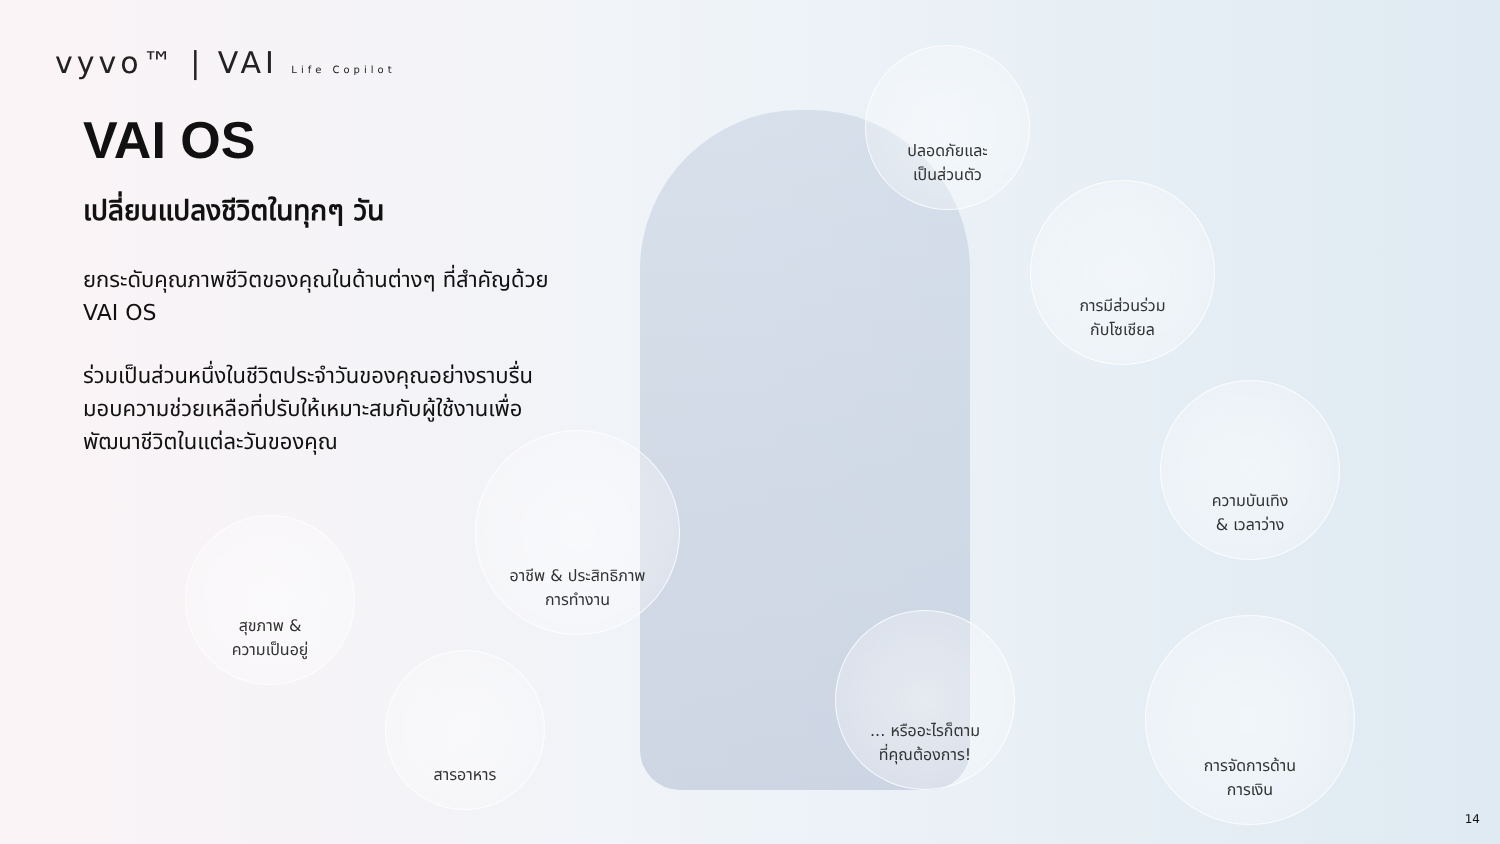vyvo™ | VAI Life Copilot
VAI OS
เปลี่ยนแปลงชีวิตในทุกๆ วัน
ยกระดับคุณภาพชีวิตของคุณในด้านต่างๆ ที่สำคัญด้วย VAI OS
ร่วมเป็นส่วนหนึ่งในชีวิตประจำวันของคุณอย่างราบรื่น มอบความช่วยเหลือที่ปรับให้เหมาะสมกับผู้ใช้งานเพื่อพัฒนาชีวิตในแต่ละวันของคุณ
ปลอดภัยและ
เป็นส่วนตัว
การมีส่วนร่วม
กับโซเชียล
ความบันเทิง
& เวลาว่าง
อาชีพ & ประสิทธิภาพ
การทำงาน
สุขภาพ &
ความเป็นอยู่
สารอาหาร
... หรืออะไรก็ตาม
ที่คุณต้องการ!
การจัดการด้าน
การเงิน
14